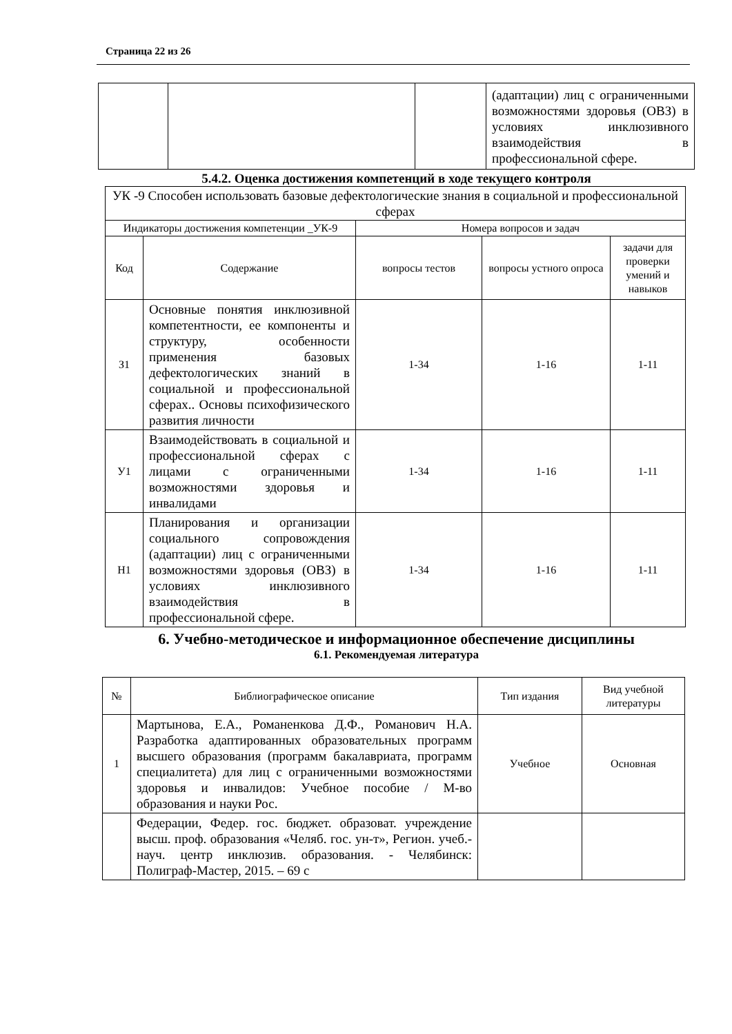Страница 22 из 26
| | | | (адаптации) лиц с ограниченными возможностями здоровья (ОВЗ) в условиях инклюзивного взаимодействия в профессиональной сфере. |
5.4.2. Оценка достижения компетенций в ходе текущего контроля
| УК -9 Способен использовать базовые дефектологические знания в социальной и профессиональной сферах | | | | |
| Индикаторы достижения компетенции _УК-9 | | Номера вопросов и задач | | |
| Код | Содержание | вопросы тестов | вопросы устного опроса | задачи для проверки умений и навыков |
| З1 | Основные понятия инклюзивной компетентности, ее компоненты и структуру, особенности применения базовых дефектологических знаний в социальной и профессиональной сферах.. Основы психофизического развития личности | 1-34 | 1-16 | 1-11 |
| У1 | Взаимодействовать в социальной и профессиональной сферах с лицами с ограниченными возможностями здоровья и инвалидами | 1-34 | 1-16 | 1-11 |
| Н1 | Планирования и организации социального сопровождения (адаптации) лиц с ограниченными возможностями здоровья (ОВЗ) в условиях инклюзивного взаимодействия в профессиональной сфере. | 1-34 | 1-16 | 1-11 |
6. Учебно-методическое и информационное обеспечение дисциплины
6.1. Рекомендуемая литература
| № | Библиографическое описание | Тип издания | Вид учебной литературы |
| 1 | Мартынова, Е.А., Романенкова Д.Ф., Романович Н.А. Разработка адаптированных образовательных программ высшего образования (программ бакалавриата, программ специалитета) для лиц с ограниченными возможностями здоровья и инвалидов: Учебное пособие / М-во образования и науки Рос. | Учебное | Основная |
| | Федерации, Федер. гос. бюджет. образоват. учреждение высш. проф. образования «Челяб. гос. ун-т», Регион. учеб.-науч. центр инклюзив. образования. - Челябинск: Полиграф-Мастер, 2015. – 69 с | | |